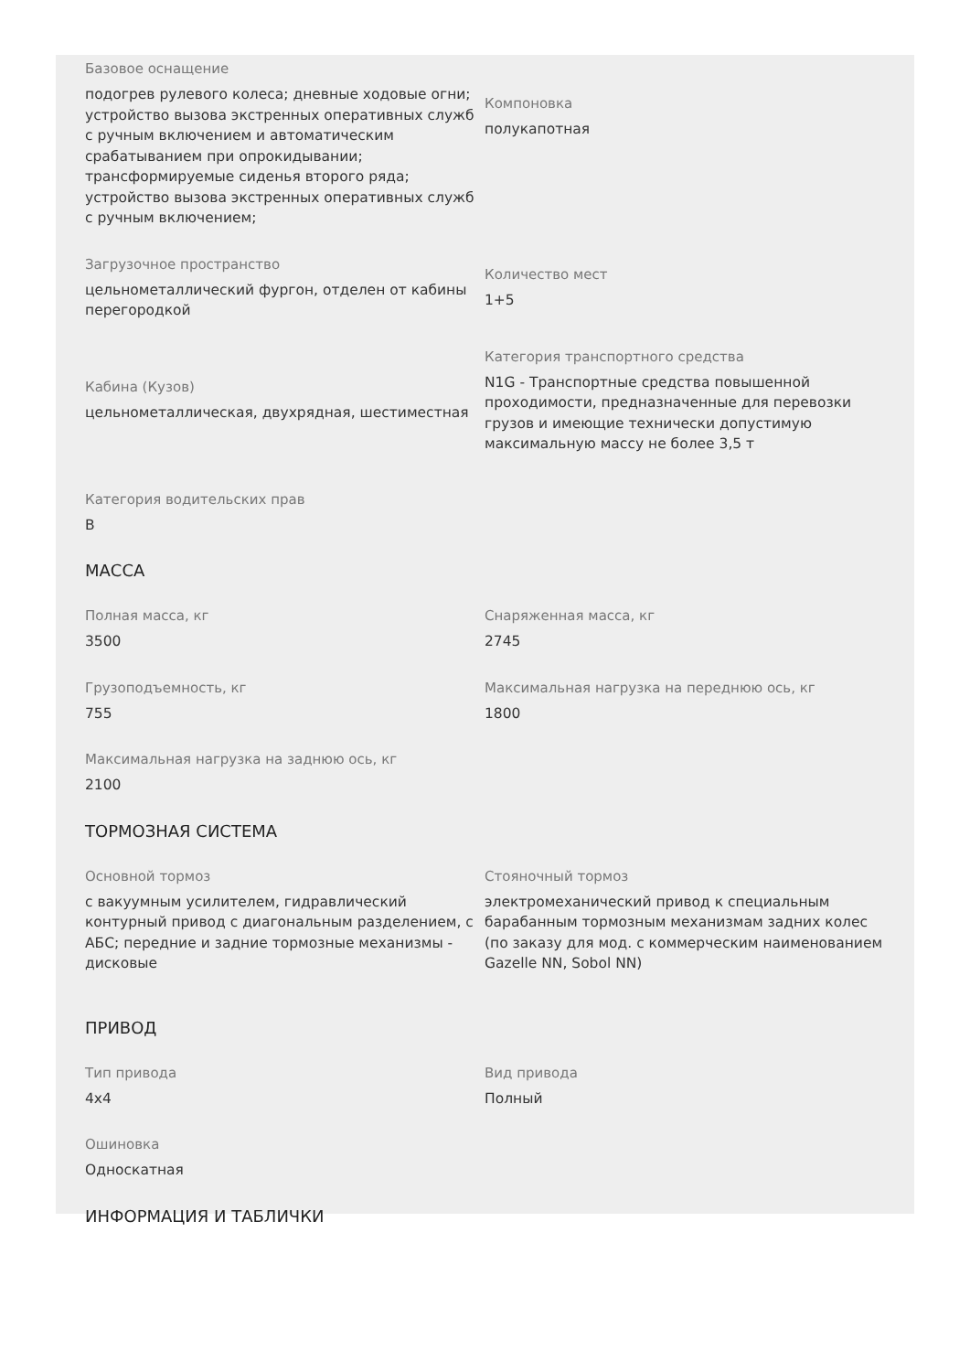Базовое оснащение
подогрев рулевого колеса; дневные ходовые огни; устройство вызова экстренных оперативных служб с ручным включением и автоматическим срабатыванием при опрокидывании; трансформируемые сиденья второго ряда; устройство вызова экстренных оперативных служб с ручным включением;
Компоновка
полукапотная
Загрузочное пространство
цельнометаллический фургон, отделен от кабины перегородкой
Количество мест
1+5
Кабина (Кузов)
цельнометаллическая, двухрядная, шестиместная
Категория транспортного средства
N1G - Транспортные средства повышенной проходимости, предназначенные для перевозки грузов и имеющие технически допустимую максимальную массу не более 3,5 т
Категория водительских прав
B
МАССА
Полная масса, кг
3500
Снаряженная масса, кг
2745
Грузоподъемность, кг
755
Максимальная нагрузка на переднюю ось, кг
1800
Максимальная нагрузка на заднюю ось, кг
2100
ТОРМОЗНАЯ СИСТЕМА
Основной тормоз
с вакуумным усилителем, гидравлический контурный привод с диагональным разделением, с АБС; передние и задние тормозные механизмы - дисковые
Стояночный тормоз
электромеханический привод к специальным барабанным тормозным механизмам задних колес (по заказу для мод. с коммерческим наименованием Gazelle NN, Sobol NN)
ПРИВОД
Тип привода
4x4
Вид привода
Полный
Ошиновка
Односкатная
ИНФОРМАЦИЯ И ТАБЛИЧКИ